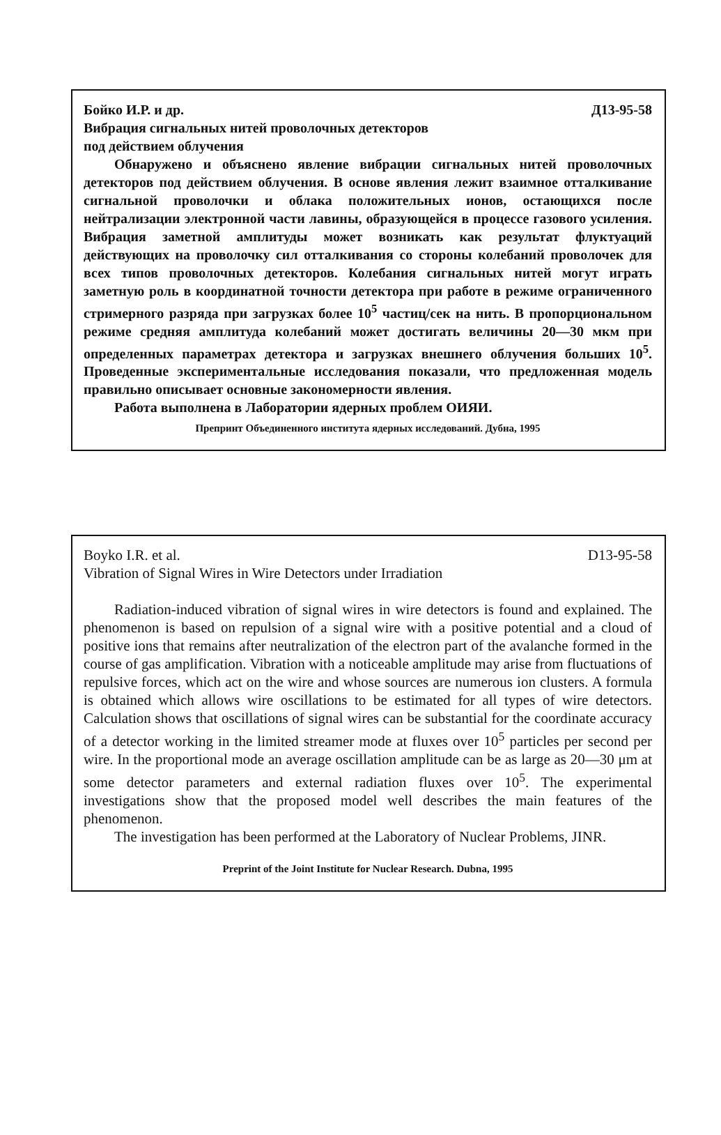Бойко И.Р. и др. Д13-95-58
Вибрация сигнальных нитей проволочных детекторов
под действием облучения
Обнаружено и объяснено явление вибрации сигнальных нитей проволочных детекторов под действием облучения. В основе явления лежит взаимное отталкивание сигнальной проволочки и облака положительных ионов, остающихся после нейтрализации электронной части лавины, образующейся в процессе газового усиления. Вибрация заметной амплитуды может возникать как результат флуктуаций действующих на проволочку сил отталкивания со стороны колебаний проволочек для всех типов проволочных детекторов. Колебания сигнальных нитей могут играть заметную роль в координатной точности детектора при работе в режиме ограниченного стримерного разряда при загрузках более 10<sup>5</sup> частиц/сек на нить. В пропорциональном режиме средняя амплитуда колебаний может достигать величины 20—30 мкм при определенных параметрах детектора и загрузках внешнего облучения больших 10<sup>5</sup>. Проведенные экспериментальные исследования показали, что предложенная модель правильно описывает основные закономерности явления.
Работа выполнена в Лаборатории ядерных проблем ОИЯИ.
Препринт Объединенного института ядерных исследований. Дубна, 1995
Boyko I.R. et al. D13-95-58
Vibration of Signal Wires in Wire Detectors under Irradiation
Radiation-induced vibration of signal wires in wire detectors is found and explained. The phenomenon is based on repulsion of a signal wire with a positive potential and a cloud of positive ions that remains after neutralization of the electron part of the avalanche formed in the course of gas amplification. Vibration with a noticeable amplitude may arise from fluctuations of repulsive forces, which act on the wire and whose sources are numerous ion clusters. A formula is obtained which allows wire oscillations to be estimated for all types of wire detectors. Calculation shows that oscillations of signal wires can be substantial for the coordinate accuracy of a detector working in the limited streamer mode at fluxes over 10<sup>5</sup> particles per second per wire. In the proportional mode an average oscillation amplitude can be as large as 20—30 μm at some detector parameters and external radiation fluxes over 10<sup>5</sup>. The experimental investigations show that the proposed model well describes the main features of the phenomenon.
The investigation has been performed at the Laboratory of Nuclear Problems, JINR.
Preprint of the Joint Institute for Nuclear Research. Dubna, 1995